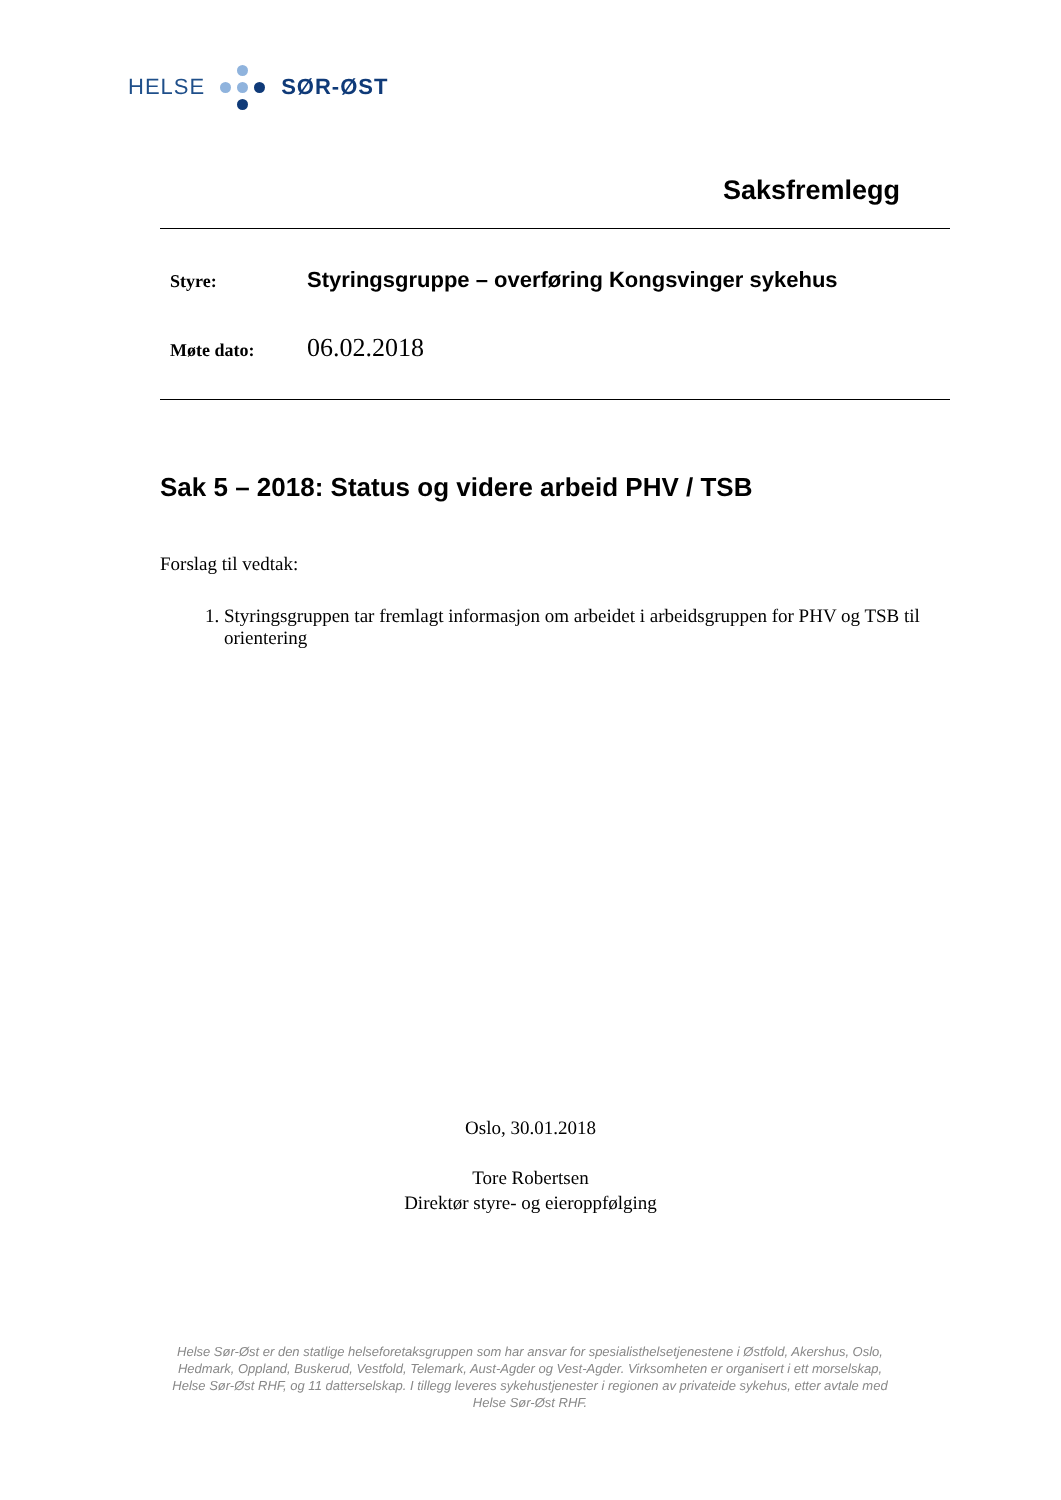HELSE SØR-ØST
Saksfremlegg
Styre: Styringsgruppe – overføring Kongsvinger sykehus
Møte dato: 06.02.2018
Sak 5 – 2018: Status og videre arbeid PHV / TSB
Forslag til vedtak:
1. Styringsgruppen tar fremlagt informasjon om arbeidet i arbeidsgruppen for PHV og TSB til orientering
Oslo, 30.01.2018
Tore Robertsen
Direktør styre- og eieroppfølging
Helse Sør-Øst er den statlige helseforetaksgruppen som har ansvar for spesialisthelsetjenestene i Østfold, Akershus, Oslo, Hedmark, Oppland, Buskerud, Vestfold, Telemark, Aust-Agder og Vest-Agder. Virksomheten er organisert i ett morselskap, Helse Sør-Øst RHF, og 11 datterselskap. I tillegg leveres sykehustjenester i regionen av privateide sykehus, etter avtale med Helse Sør-Øst RHF.